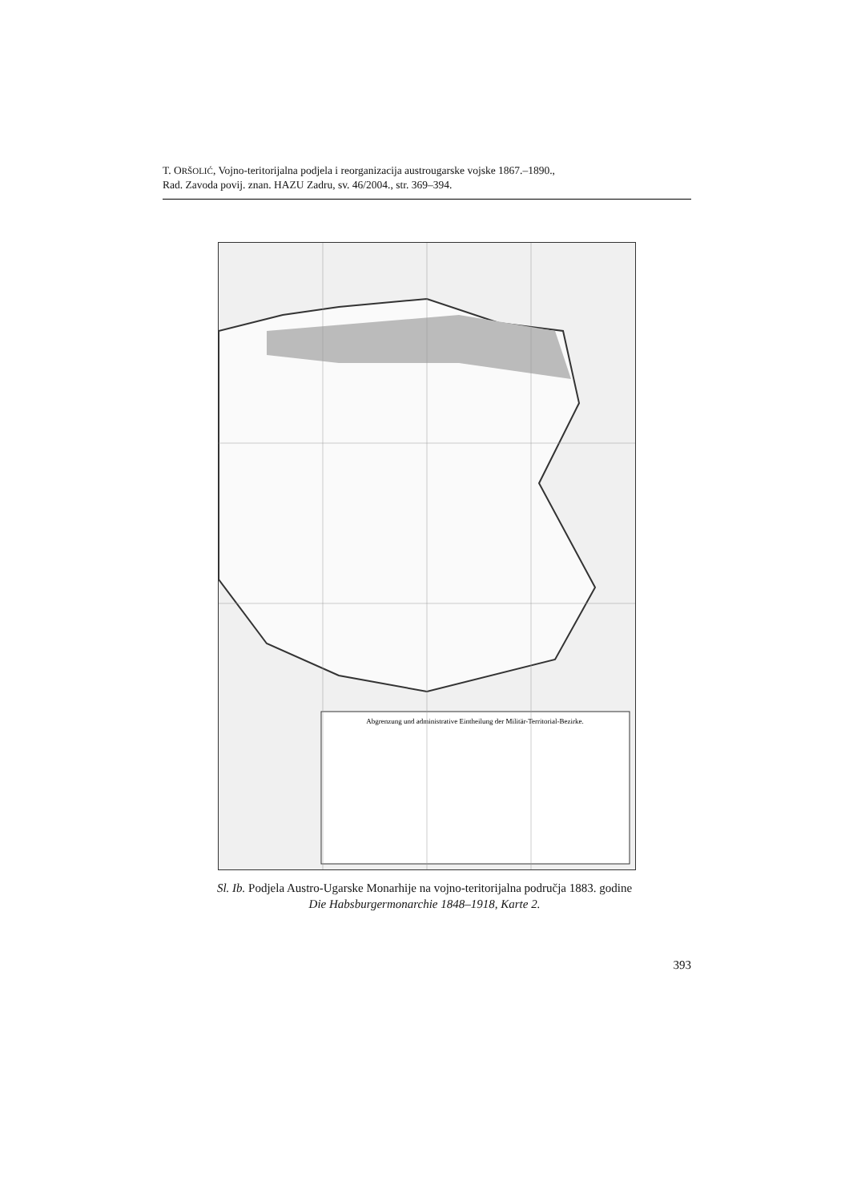T. ORŠOLIĆ, Vojno-teritorijalna podjela i reorganizacija austrougarske vojske 1867.–1890.,
Rad. Zavoda povij. znan. HAZU Zadru, sv. 46/2004., str. 369–394.
Abgrenzung und administrative Eintheilung der Militär-Territorial-Bezirke.
Sl. Ib. Podjela Austro-Ugarske Monarhije na vojno-teritorijalna područja 1883. godine
Die Habsburgermonarchie 1848–1918, Karte 2.
393